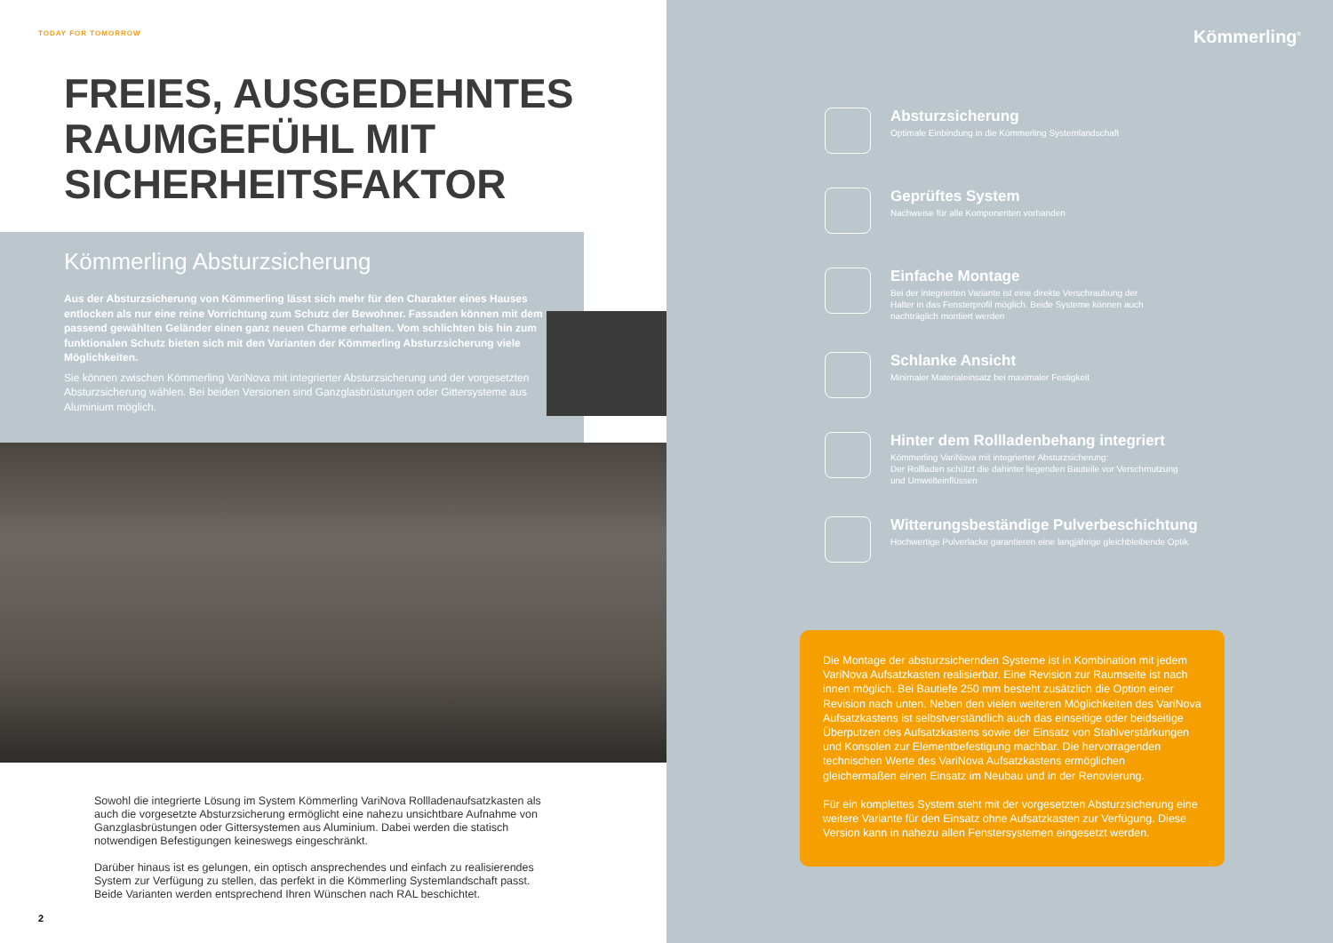TODAY FOR TOMORROW
FREIES, AUSGEDEHNTES RAUMGEFÜHL MIT SICHERHEITSFAKTOR
Kömmerling Absturzsicherung
Aus der Absturzsicherung von Kömmerling lässt sich mehr für den Charakter eines Hauses entlocken als nur eine reine Vorrichtung zum Schutz der Bewohner. Fassaden können mit dem passend gewählten Geländer einen ganz neuen Charme erhalten. Vom schlichten bis hin zum funktionalen Schutz bieten sich mit den Varianten der Kömmerling Absturzsicherung viele Möglichkeiten.
Sie können zwischen Kömmerling VariNova mit integrierter Absturzsicherung und der vorgesetzten Absturzsicherung wählen. Bei beiden Versionen sind Ganzglasbrüstungen oder Gittersysteme aus Aluminium möglich.
Sowohl die integrierte Lösung im System Kömmerling VariNova Rollladenaufsatzkasten als auch die vorgesetzte Absturzsicherung ermöglicht eine nahezu unsichtbare Aufnahme von Ganzglasbrüstungen oder Gittersystemen aus Aluminium. Dabei werden die statisch notwendigen Befestigungen keineswegs eingeschränkt.
Darüber hinaus ist es gelungen, ein optisch ansprechendes und einfach zu realisierendes System zur Verfügung zu stellen, das perfekt in die Kömmerling Systemlandschaft passt. Beide Varianten werden entsprechend Ihren Wünschen nach RAL beschichtet.
2
Kömmerling<sup>®</sup>
Absturzsicherung
Optimale Einbindung in die Kömmerling Systemlandschaft
Geprüftes System
Nachweise für alle Komponenten vorhanden
Einfache Montage
Bei der integrierten Variante ist eine direkte Verschraubung der
Halter in das Fensterprofil möglich. Beide Systeme können auch
nachträglich montiert werden
Schlanke Ansicht
Minimaler Materialeinsatz bei maximaler Festigkeit
Hinter dem Rollladenbehang integriert
Kömmerling VariNova mit integrierter Absturzsicherung:
Der Rollladen schützt die dahinter liegenden Bauteile vor Verschmutzung
und Umwelteinflüssen
Witterungsbeständige Pulverbeschichtung
Hochwertige Pulverlacke garantieren eine langjährige gleichbleibende Optik
Die Montage der absturzsichernden Systeme ist in Kombination mit jedem VariNova Aufsatzkasten realisierbar. Eine Revision zur Raumseite ist nach innen möglich. Bei Bautiefe 250 mm besteht zusätzlich die Option einer Revision nach unten. Neben den vielen weiteren Möglichkeiten des VariNova Aufsatzkastens ist selbstverständlich auch das einseitige oder beidseitige Überputzen des Aufsatzkastens sowie der Einsatz von Stahlverstärkungen und Konsolen zur Elementbefestigung machbar. Die hervorragenden technischen Werte des VariNova Aufsatzkastens ermöglichen gleichermaßen einen Einsatz im Neubau und in der Renovierung.
Für ein komplettes System steht mit der vorgesetzten Absturzsicherung eine weitere Variante für den Einsatz ohne Aufsatzkasten zur Verfügung. Diese Version kann in nahezu allen Fenstersystemen eingesetzt werden.